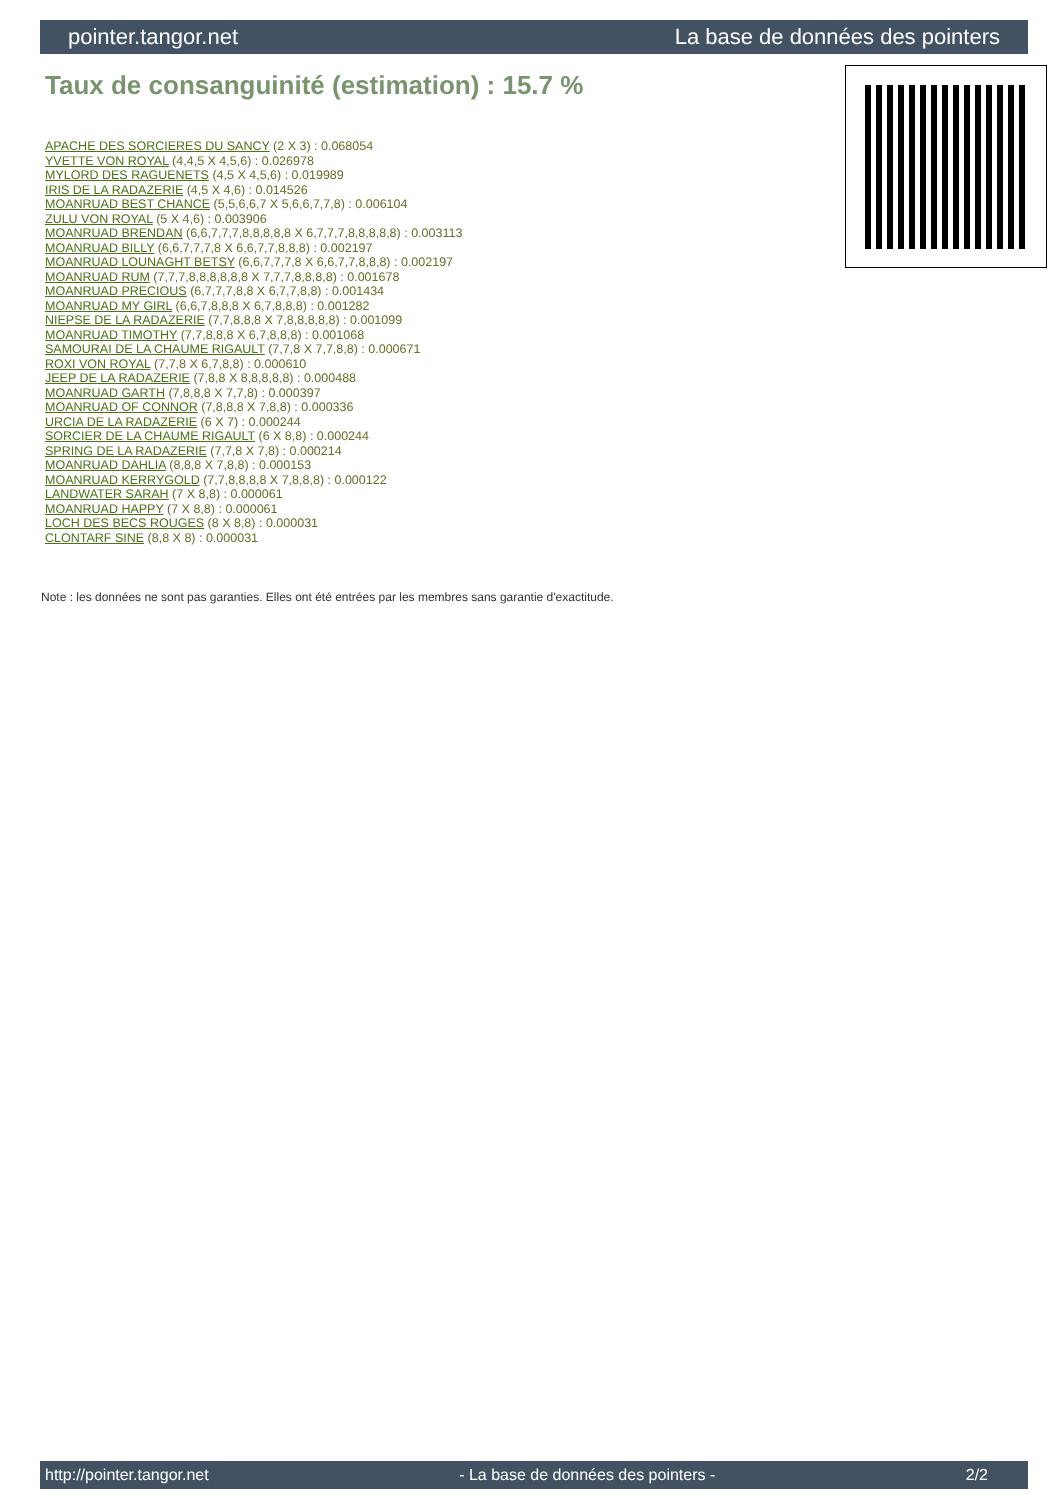pointer.tangor.net La base de données des pointers
Taux de consanguinité (estimation) : 15.7 %
APACHE DES SORCIERES DU SANCY (2 X 3) : 0.068054
YVETTE VON ROYAL (4,4,5 X 4,5,6) : 0.026978
MYLORD DES RAGUENETS (4,5 X 4,5,6) : 0.019989
IRIS DE LA RADAZERIE (4,5 X 4,6) : 0.014526
MOANRUAD BEST CHANCE (5,5,6,6,7 X 5,6,6,7,7,8) : 0.006104
ZULU VON ROYAL (5 X 4,6) : 0.003906
MOANRUAD BRENDAN (6,6,7,7,7,8,8,8,8,8 X 6,7,7,7,8,8,8,8,8) : 0.003113
MOANRUAD BILLY (6,6,7,7,7,8 X 6,6,7,7,8,8,8) : 0.002197
MOANRUAD LOUNAGHT BETSY (6,6,7,7,7,8 X 6,6,7,7,8,8,8) : 0.002197
MOANRUAD RUM (7,7,7,8,8,8,8,8,8 X 7,7,7,8,8,8,8) : 0.001678
MOANRUAD PRECIOUS (6,7,7,7,8,8 X 6,7,7,8,8) : 0.001434
MOANRUAD MY GIRL (6,6,7,8,8,8 X 6,7,8,8,8) : 0.001282
NIEPSE DE LA RADAZERIE (7,7,8,8,8 X 7,8,8,8,8,8) : 0.001099
MOANRUAD TIMOTHY (7,7,8,8,8 X 6,7,8,8,8) : 0.001068
SAMOURAI DE LA CHAUME RIGAULT (7,7,8 X 7,7,8,8) : 0.000671
ROXI VON ROYAL (7,7,8 X 6,7,8,8) : 0.000610
JEEP DE LA RADAZERIE (7,8,8 X 8,8,8,8,8) : 0.000488
MOANRUAD GARTH (7,8,8,8 X 7,7,8) : 0.000397
MOANRUAD OF CONNOR (7,8,8,8 X 7,8,8) : 0.000336
URCIA DE LA RADAZERIE (6 X 7) : 0.000244
SORCIER DE LA CHAUME RIGAULT (6 X 8,8) : 0.000244
SPRING DE LA RADAZERIE (7,7,8 X 7,8) : 0.000214
MOANRUAD DAHLIA (8,8,8 X 7,8,8) : 0.000153
MOANRUAD KERRYGOLD (7,7,8,8,8,8 X 7,8,8,8) : 0.000122
LANDWATER SARAH (7 X 8,8) : 0.000061
MOANRUAD HAPPY (7 X 8,8) : 0.000061
LOCH DES BECS ROUGES (8 X 8,8) : 0.000031
CLONTARF SINE (8,8 X 8) : 0.000031
Note : les données ne sont pas garanties. Elles ont été entrées par les membres sans garantie d'exactitude.
http://pointer.tangor.net - La base de données des pointers - 2/2